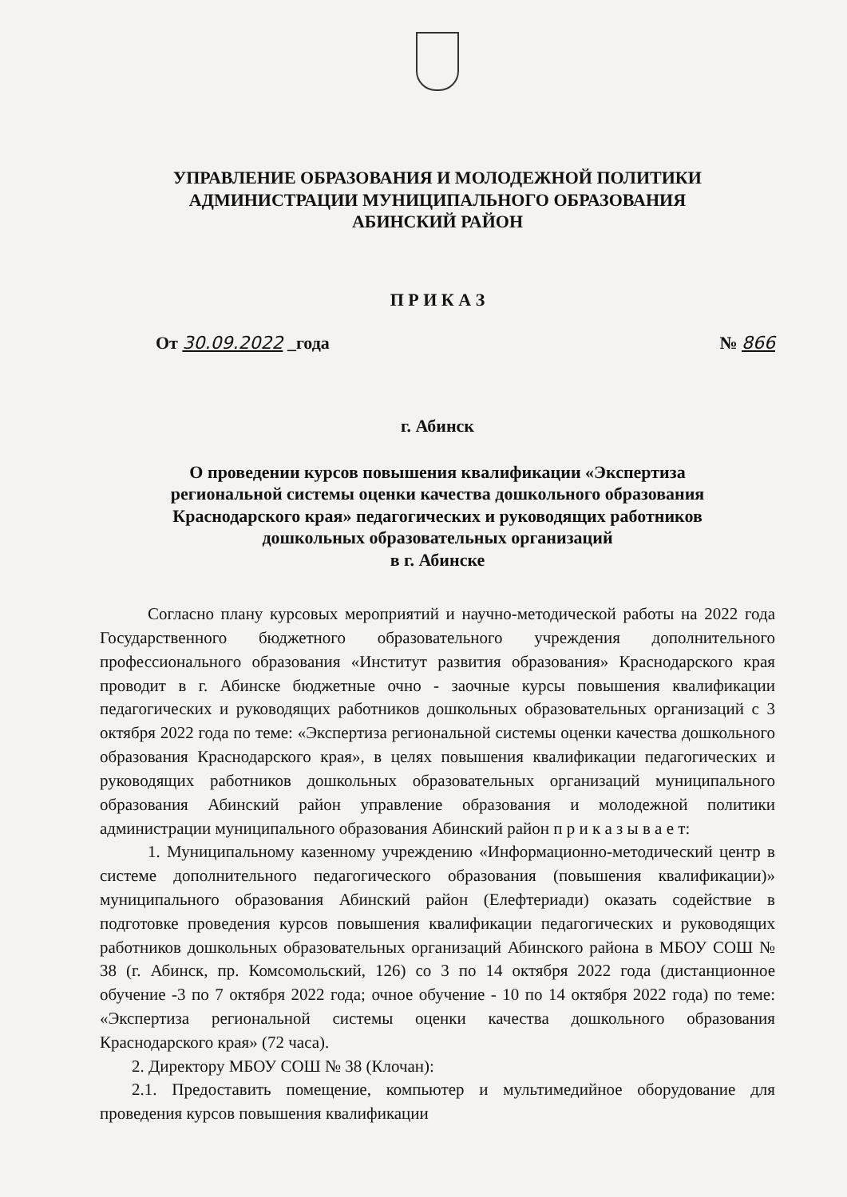УПРАВЛЕНИЕ ОБРАЗОВАНИЯ И МОЛОДЕЖНОЙ ПОЛИТИКИ
АДМИНИСТРАЦИИ МУНИЦИПАЛЬНОГО ОБРАЗОВАНИЯ
АБИНСКИЙ РАЙОН
П Р И К А З
От 30.09.2022 _года № 866
г. Абинск
О проведении курсов повышения квалификации «Экспертиза
региональной системы оценки качества дошкольного образования
Краснодарского края» педагогических и руководящих работников
дошкольных образовательных организаций
в г. Абинске
Согласно плану курсовых мероприятий и научно-методической работы на 2022 года Государственного бюджетного образовательного учреждения дополнительного профессионального образования «Институт развития образования» Краснодарского края проводит в г. Абинске бюджетные очно - заочные курсы повышения квалификации педагогических и руководящих работников дошкольных образовательных организаций с 3 октября 2022 года по теме: «Экспертиза региональной системы оценки качества дошкольного образования Краснодарского края», в целях повышения квалификации педагогических и руководящих работников дошкольных образовательных организаций муниципального образования Абинский район управление образования и молодежной политики администрации муниципального образования Абинский район п р и к а з ы в а е т:
1. Муниципальному казенному учреждению «Информационно-методический центр в системе дополнительного педагогического образования (повышения квалификации)» муниципального образования Абинский район (Елефтериади) оказать содействие в подготовке проведения курсов повышения квалификации педагогических и руководящих работников дошкольных образовательных организаций Абинского района в МБОУ СОШ № 38 (г. Абинск, пр. Комсомольский, 126) со 3 по 14 октября 2022 года (дистанционное обучение -3 по 7 октября 2022 года; очное обучение - 10 по 14 октября 2022 года) по теме: «Экспертиза региональной системы оценки качества дошкольного образования Краснодарского края» (72 часа).
2. Директору МБОУ СОШ № 38 (Клочан):
2.1. Предоставить помещение, компьютер и мультимедийное оборудование для проведения курсов повышения квалификации